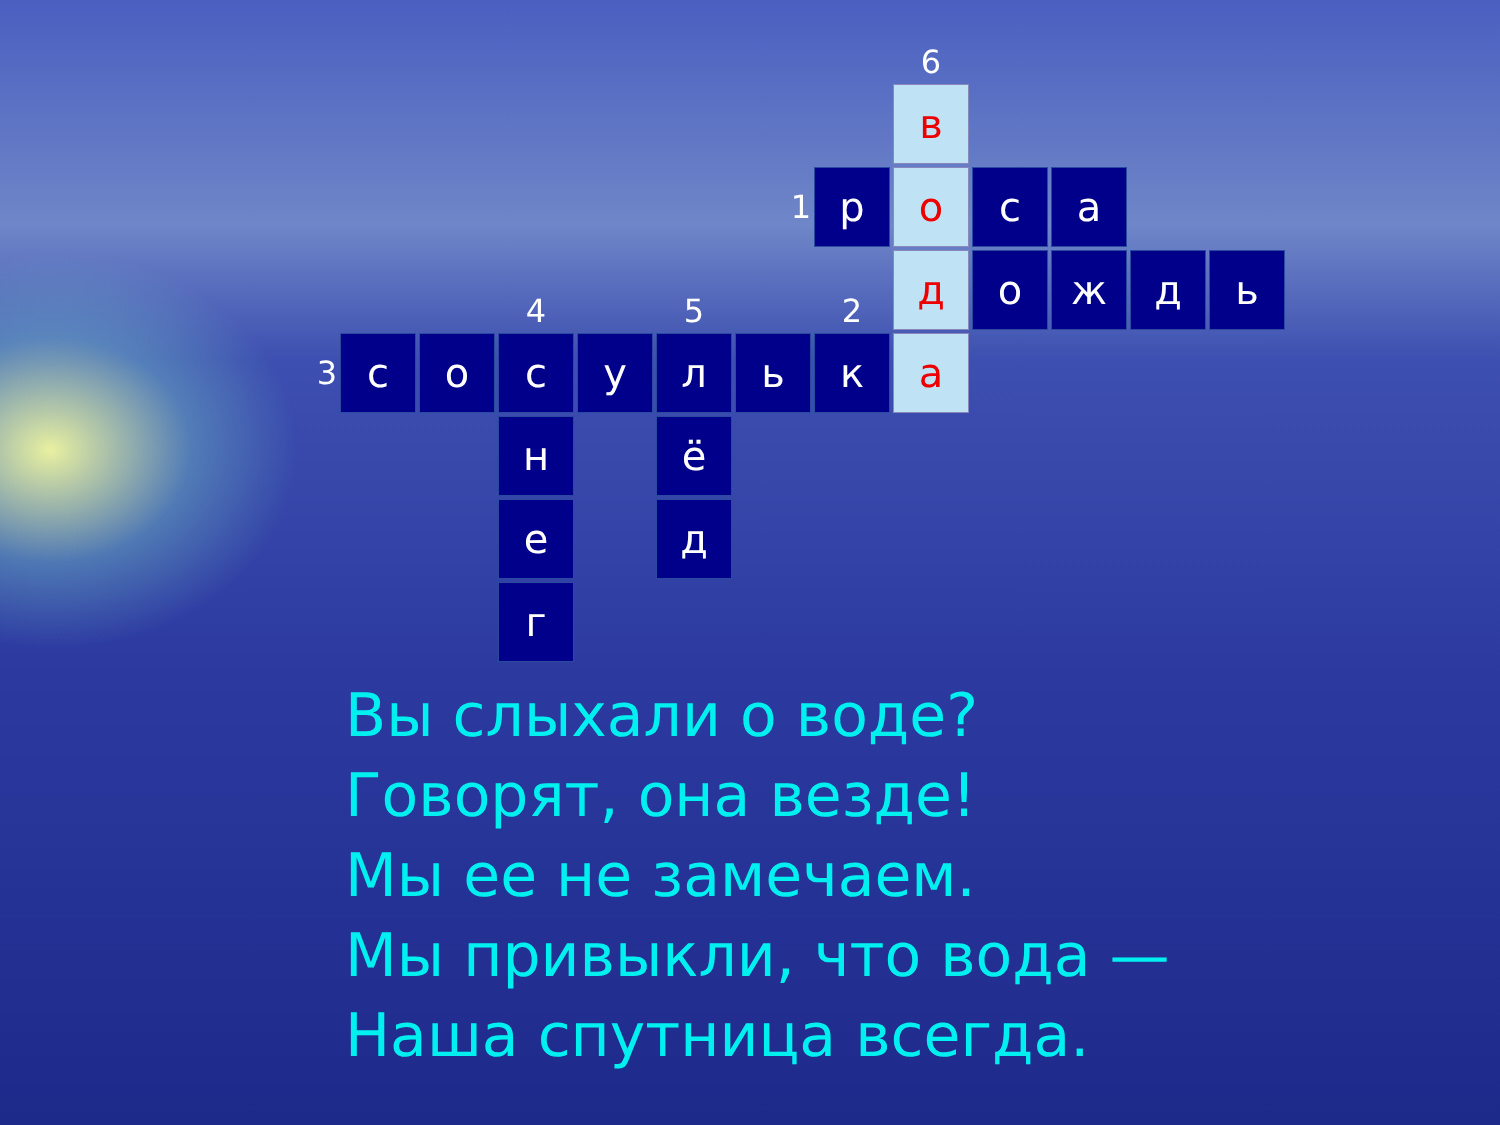| | | | | | | | | 6 | | | | |
| | | | | | | | | в | | | | |
| | | | | | | 1 | р | о | с | а | | |
| | | | 4 | | 5 | | 2 | д | о | ж | д | ь |
| 3 | с | о | с | у | л | ь | к | а | | | | |
| | | | н | | ё | | | | | | | |
| | | | е | | д | | | | | | | |
| | | | г | | | | | | | | | |
Вы слыхали о воде?
Говорят, она везде!
Мы ее не замечаем.
Мы привыкли, что вода —
Наша спутница всегда.